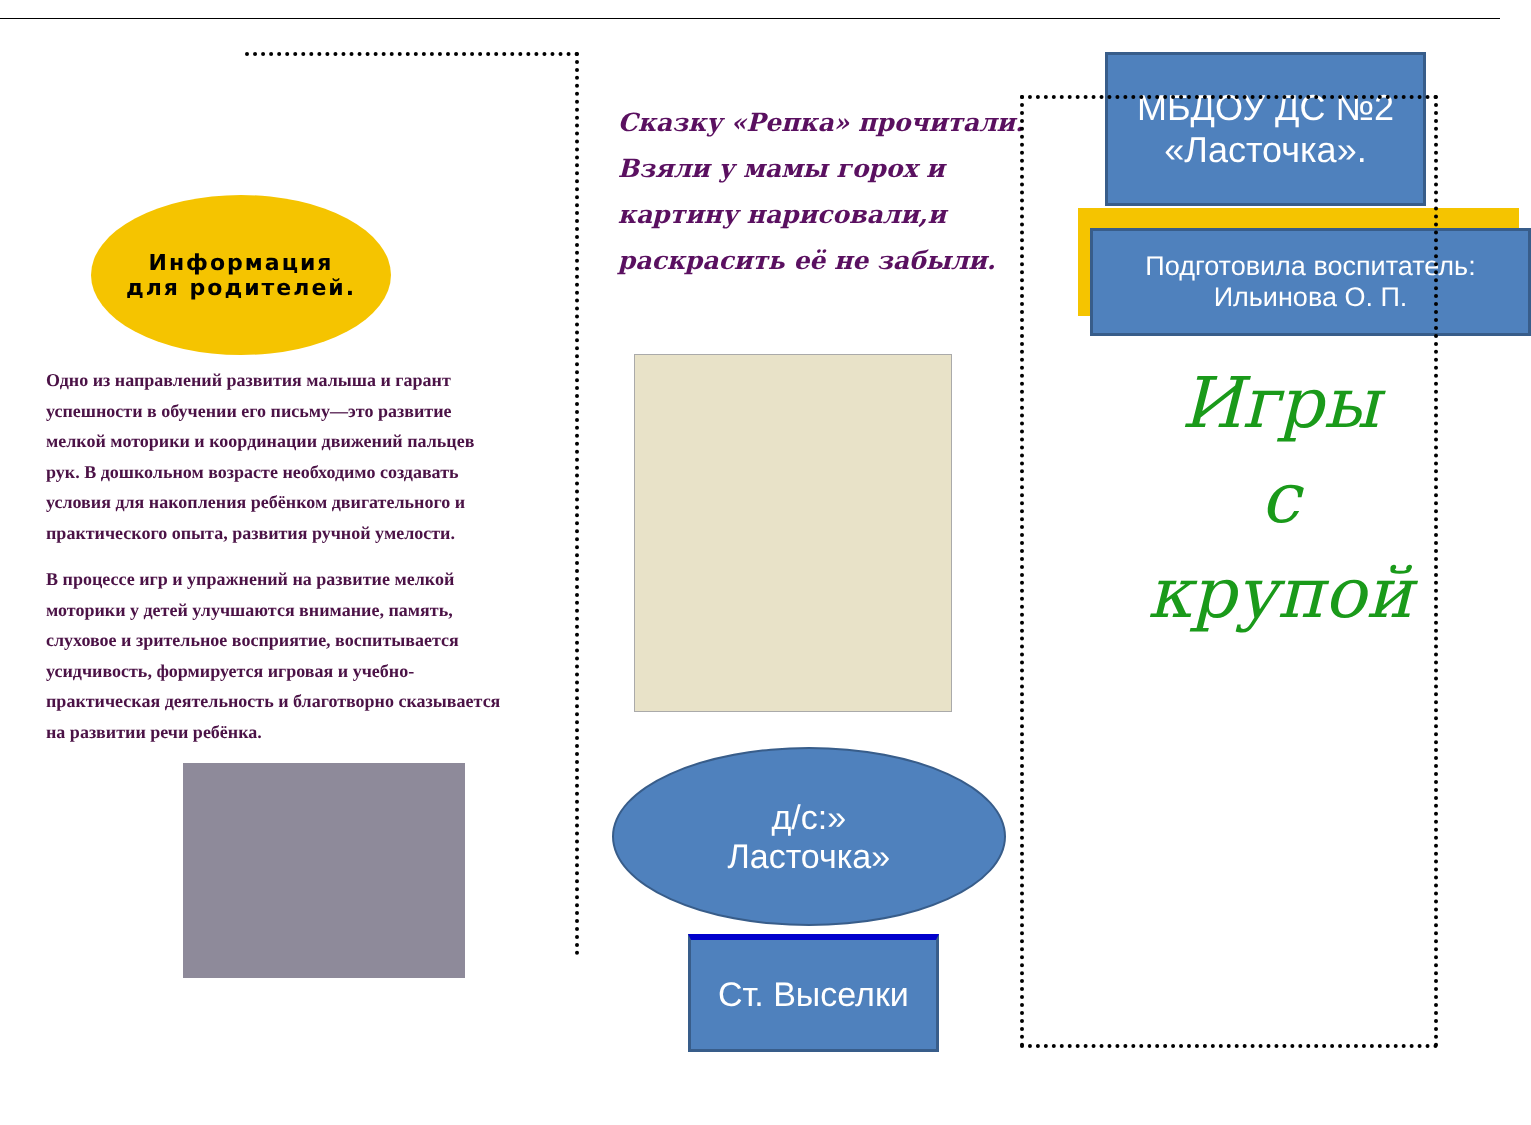Информация
для родителей.
Одно из направлений развития малыша и гарант успешности в обучении его письму—это развитие мелкой моторики и координации движений пальцев рук. В дошкольном возрасте необходимо создавать условия для накопления ребёнком двигательного и практического опыта, развития ручной умелости.
В процессе игр и упражнений на развитие мелкой моторики у детей улучшаются внимание, память, слуховое и зрительное восприятие, воспитывается усидчивость, формируется игровая и учебно-практическая деятельность и благотворно сказывается на развитии речи ребёнка.
Сказку «Репка» прочитали.
Взяли у мамы горох и
картину нарисовали,и
раскрасить её не забыли.
д/с:»
Ласточка»
Ст. Выселки
МБДОУ ДС №2 «Ласточка».
Подготовила воспитатель:
Ильинова О. П.
Игры
с
крупой